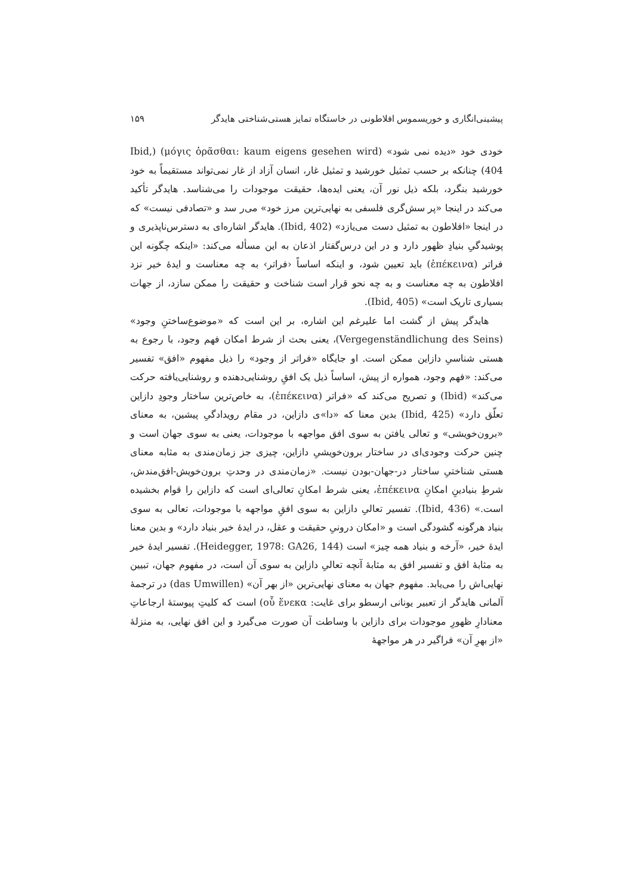پیشینی‌انگاری و خوریسموس افلاطونی در خاستگاه تمایز هستی‌شناختی هایدگر ۱۵۹
خودی خود «دیده نمی شود» (μόγις ὁρᾶσθαι: kaum eigens gesehen wird) (Ibid, 404) چنانکه بر حسب تمثیل خورشید و تمثیل غار، انسان آزاد از غار نمی‌تواند مستقیماً به خود خورشید بنگرد، بلکه ذیل نور آن، یعنی ایده‌ها، حقیقت موجودات را می‌شناسد. هایدگر تأکید می‌کند در اینجا «پر سش‌گری فلسفی به نهایی‌ترین مرز خود» می‌ر سد و «تصادفی نیست» که در اینجا «افلاطون به تمثیل دست می‌یازد» (Ibid, 402). هایدگر اشاره‌ای به دسترس‌ناپذیری و پوشیدگیِ بنیادِ ظهور دارد و در این درس‌گفتار اذعان به این مسأله می‌کند: «اینکه چگونه این فراتر (ἐπέκεινα) باید تعیین شود، و اینکه اساساً ‹فراتر› به چه معناست و ایدهٔ خیر نزد افلاطون به چه معناست و به چه نحو قرار است شناخت و حقیقت را ممکن سازد، از جهات بسیاری تاریک است» (Ibid, 405).
هایدگر پیش از گشت اما علیرغم این اشاره، بر این است که «موضوع‌ساختنِ وجود» (Vergegenständlichung des Seins)، یعنی بحث از شرط امکان فهم وجود، با رجوع به هستی شناسیِ دازاین ممکن است. او جایگاه «فراتر از وجود» را ذیل مفهوم «افق» تفسیر می‌کند: «فهم وجود، همواره از پیش، اساساً ذیل یک افقِ روشنایی‌دهنده و روشنایی‌یافته حرکت می‌کند» (Ibid) و تصریح می‌کند که «فراتر (ἐπέκεινα)، به خاص‌ترین ساختار وجودِ دازاین تعلّق دارد» (Ibid, 425) بدین معنا که «دا»ی دازاین، در مقام رویدادگیِ پیشین، به معنای «برون‌خویشی» و تعالی یافتن به سوی افق مواجهه با موجودات، یعنی به سوی جهان است و چنین حرکت وجودی‌ای در ساختار برون‌خویشیِ دازاین، چیزی جز زمان‌مندی به مثابه معنای هستی شناختیِ ساختار در-جهان-بودن نیست. «زمان‌مندی در وحدتِ برون‌خویش-افق‌مندش، شرطِ بنیادینِ امکانِ ἐπέκεινα، یعنی شرط امکانِ تعالی‌ای است که دازاین را قوام بخشیده است.» (Ibid, 436). تفسیر تعالیِ دازاین به سوی افقِ مواجهه با موجودات، تعالی به سوی بنیاد هرگونه گشودگی است و «امکان درونیِ حقیقت و عقل، در ایدهٔ خیر بنیاد دارد» و بدین معنا ایدهٔ خیر، «آرخه و بنیاد همه چیز» است (Heidegger, 1978: GA26, 144). تفسیر ایدهٔ خیر به مثابهٔ افق و تفسیر افق به مثابهٔ آنچه تعالیِ دازاین به سوی آن است، در مفهوم جهان، تبیین نهایی‌اش را می‌یابد. مفهوم جهان به معنای نهایی‌ترین «از بهر آن» (das Umwillen) در ترجمهٔ آلمانی هایدگر از تعبیر یونانی ارسطو برای غایت: οὗ ἕνεκα) است که کلیتِ پیوستهٔ ارجاعاتِ معنادارِ ظهورِ موجودات برای دازاین با وساطت آن صورت می‌گیرد و این افق نهایی، به منزلهٔ «از بهرِ آن» فراگیر در هر مواجههٔ